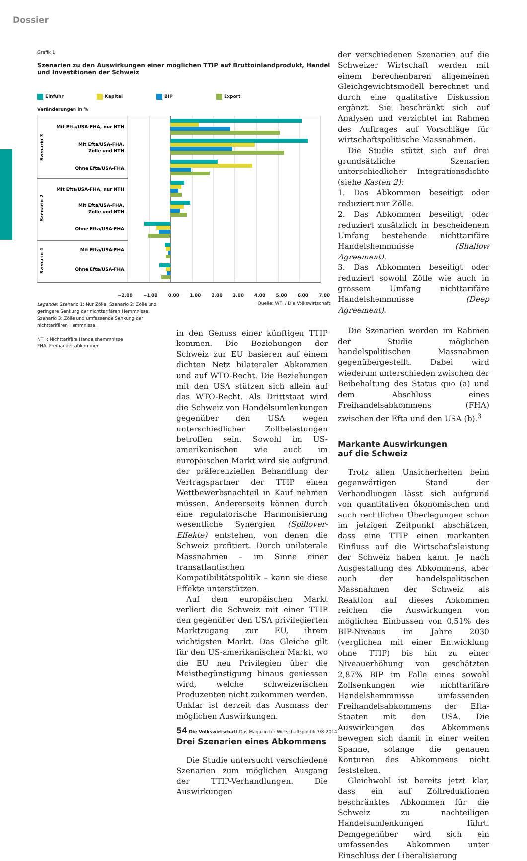Dossier
Grafik 1
Szenarien zu den Auswirkungen einer möglichen TTIP auf Bruttoinlandprodukt, Handel und Investitionen der Schweiz
Einfuhr Kapital BIP Export
Veränderungen in %
Mit Efta/USA-FHA, nur NTH
Mit Efta/USA-FHA,
Zölle und NTH
Ohne Efta/USA-FHA
Mit Efta/USA-FHA, nur NTH
Mit Efta/USA-FHA,
Zölle und NTH
Ohne Efta/USA-FHA
Mit Efta/USA-FHA
Ohne Efta/USA-FHA
Szenario 3
Szenario 2
Szenario 1
−2.00 −1.00 0.00 1.00 2.00 3.00 4.00 5.00 6.00 7.00
Legende: Szenario 1: Nur Zölle; Szenario 2: Zölle und geringere Senkung der nichttarifären Hemmnisse; Szenario 3: Zölle und umfassende Senkung der nichttarifären Hemmnisse.
NTH: Nichttarifäre Handelshemmnisse
FHA: Freihandelsabkommen
Quelle: WTI / Die Volkswirtschaft
in den Genuss einer künftigen TTIP kommen. Die Beziehungen der Schweiz zur EU basieren auf einem dichten Netz bilateraler Abkommen und auf WTO-Recht. Die Beziehungen mit den USA stützen sich allein auf das WTO-Recht. Als Drittstaat wird die Schweiz von Handelsumlenkungen gegenüber den USA wegen unterschiedlicher Zollbelastungen betroffen sein. Sowohl im US-amerikanischen wie auch im europäischen Markt wird sie aufgrund der präferenziellen Behandlung der Vertragspartner der TTIP einen Wettbewerbsnachteil in Kauf nehmen müssen. Andererseits können durch eine regulatorische Harmonisierung wesentliche Synergien (Spillover-Effekte) entstehen, von denen die Schweiz profitiert. Durch unilaterale Massnahmen – im Sinne einer transatlantischen Kompatibilitätspolitik – kann sie diese Effekte unterstützen.
Auf dem europäischen Markt verliert die Schweiz mit einer TTIP den gegenüber den USA privilegierten Marktzugang zur EU, ihrem wichtigsten Markt. Das Gleiche gilt für den US-amerikanischen Markt, wo die EU neu Privilegien über die Meistbegünstigung hinaus geniessen wird, welche schweizerischen Produzenten nicht zukommen werden. Unklar ist derzeit das Ausmass der möglichen Auswirkungen.
Drei Szenarien eines Abkommens
Die Studie untersucht verschiedene Szenarien zum möglichen Ausgang der TTIP-Verhandlungen. Die Auswirkungen
der verschiedenen Szenarien auf die Schweizer Wirtschaft werden mit einem berechenbaren allgemeinen Gleichgewichtsmodell berechnet und durch eine qualitative Diskussion ergänzt. Sie beschränkt sich auf Analysen und verzichtet im Rahmen des Auftrages auf Vorschläge für wirtschaftspolitische Massnahmen.
Die Studie stützt sich auf drei grundsätzliche Szenarien unterschiedlicher Integrationsdichte (siehe Kasten 2):
1. Das Abkommen beseitigt oder reduziert nur Zölle.
2. Das Abkommen beseitigt oder reduziert zusätzlich in bescheidenem Umfang bestehende nichttarifäre Handelshemmnisse (Shallow Agreement).
3. Das Abkommen beseitigt oder reduziert sowohl Zölle wie auch in grossem Umfang nichttarifäre Handelshemmnisse (Deep Agreement).
Die Szenarien werden im Rahmen der Studie möglichen handelspolitischen Massnahmen gegenübergestellt. Dabei wird wiederum unterschieden zwischen der Beibehaltung des Status quo (a) und dem Abschluss eines Freihandelsabkommens (FHA) zwischen der Efta und den USA (b).<sup>3</sup>
Markante Auswirkungen
auf die Schweiz
Trotz allen Unsicherheiten beim gegenwärtigen Stand der Verhandlungen lässt sich aufgrund von quantitativen ökonomischen und auch rechtlichen Überlegungen schon im jetzigen Zeitpunkt abschätzen, dass eine TTIP einen markanten Einfluss auf die Wirtschaftsleistung der Schweiz haben kann. Je nach Ausgestaltung des Abkommens, aber auch der handelspolitischen Massnahmen der Schweiz als Reaktion auf dieses Abkommen reichen die Auswirkungen von möglichen Einbussen von 0,51% des BIP-Niveaus im Jahre 2030 (verglichen mit einer Entwicklung ohne TTIP) bis hin zu einer Niveauerhöhung von geschätzten 2,87% BIP im Falle eines sowohl Zollsenkungen wie nichttarifäre Handelshemmnisse umfassenden Freihandelsabkommens der Efta-Staaten mit den USA. Die Auswirkungen des Abkommens bewegen sich damit in einer weiten Spanne, solange die genauen Konturen des Abkommens nicht feststehen.
Gleichwohl ist bereits jetzt klar, dass ein auf Zollreduktionen beschränktes Abkommen für die Schweiz zu nachteiligen Handelsumlenkungen führt. Demgegenüber wird sich ein umfassendes Abkommen unter Einschluss der Liberalisierung
54 Die Volkswirtschaft Das Magazin für Wirtschaftspolitik 7/8-2014